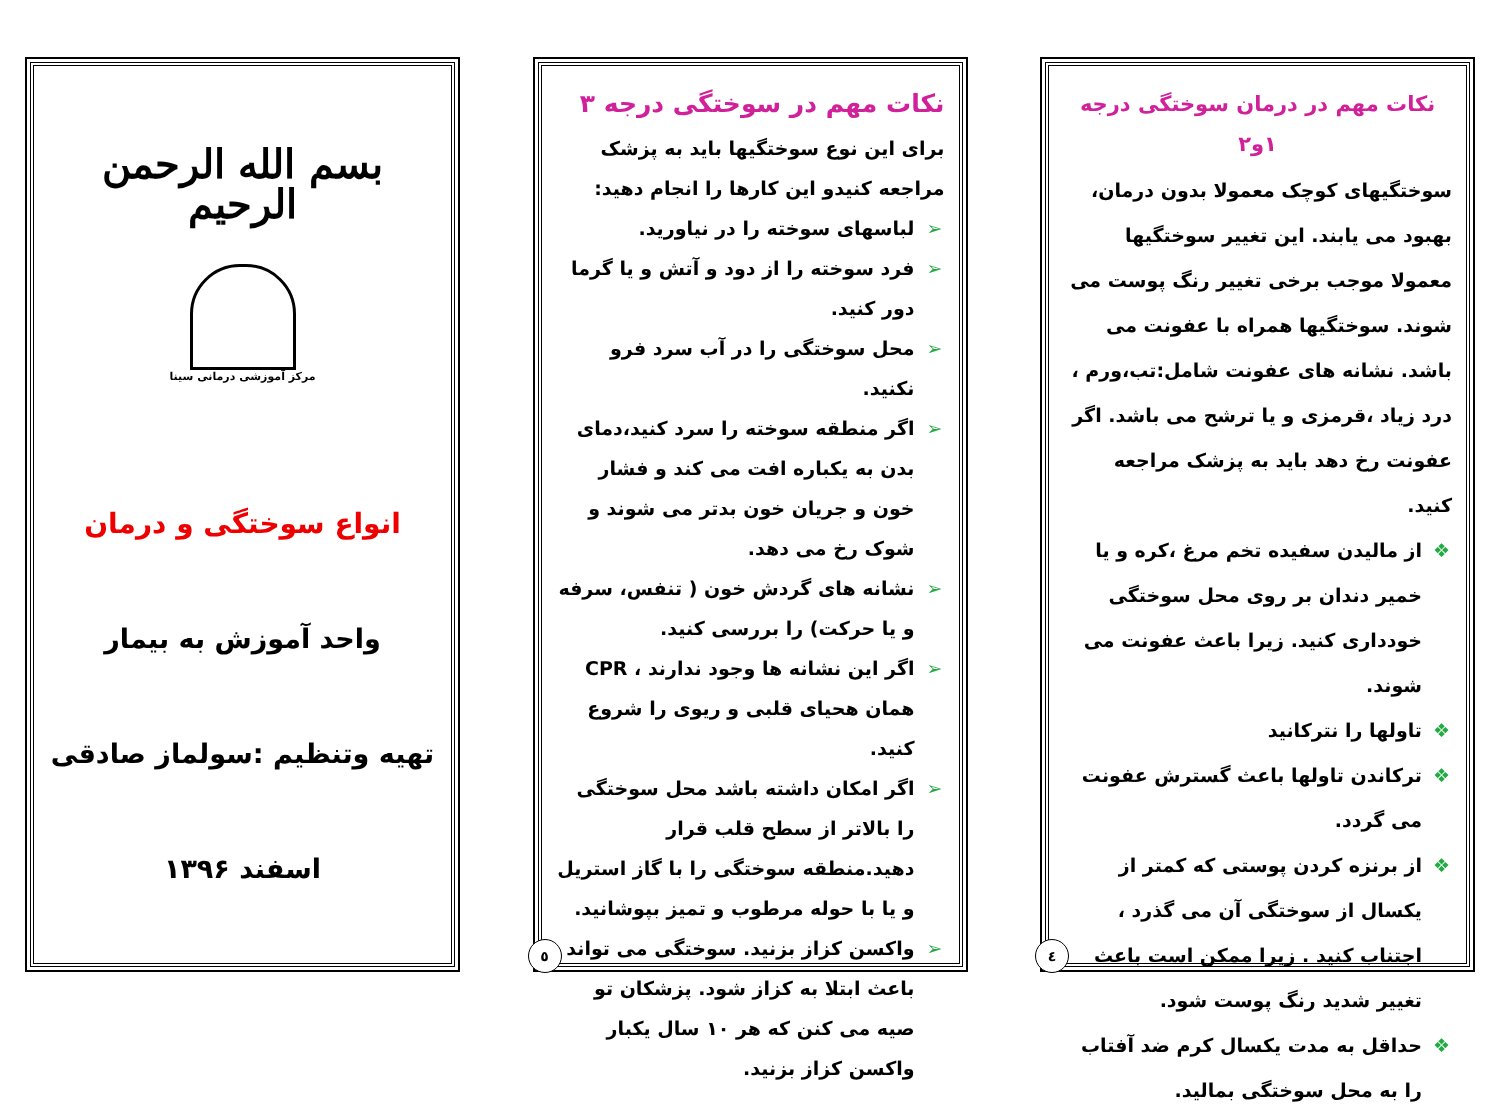نکات مهم در درمان سوختگی درجه ۱و۲
سوختگیهای کوچک معمولا بدون درمان، بهبود می یابند. این تغییر سوختگیها معمولا موجب برخی تغییر رنگ پوست می شوند. سوختگیها همراه با عفونت می باشد. نشانه های عفونت شامل:تب،ورم ، درد زیاد ،قرمزی و یا ترشح می باشد. اگر عفونت رخ دهد باید به پزشک مراجعه کنید.
❖ از مالیدن سفیده تخم مرغ ،کره و یا خمیر دندان بر روی محل سوختگی خودداری کنید. زیرا باعث عفونت می شوند.
❖ تاولها را نترکانید
❖ ترکاندن تاولها باعث گسترش عفونت می گردد.
❖ از برنزه کردن پوستی که کمتر از یکسال از سوختگی آن می گذرد ، اجتناب کنید . زیرا ممکن است باعث تغییر شدید رنگ پوست شود.
❖ حداقل به مدت یکسال کرم ضد آفتاب را به محل سوختگی بمالید.
٤
نکات مهم در سوختگی درجه ۳
برای این نوع سوختگیها باید به پزشک مراجعه کنیدو این کارها را انجام دهید:
➢ لباسهای سوخته را در نیاورید.
➢ فرد سوخته را از دود و آتش و یا گرما دور کنید.
➢ محل سوختگی را در آب سرد فرو نکنید.
➢ اگر منطقه سوخته را سرد کنید،دمای بدن به یکباره افت می کند و فشار خون و جریان خون بدتر می شوند و شوک رخ می دهد.
➢ نشانه های گردش خون ( تنفس، سرفه و یا حرکت) را بررسی کنید.
➢ اگر این نشانه ها وجود ندارند ، CPR همان هحیای قلبی و ریوی را شروع کنید.
➢ اگر امکان داشته باشد محل سوختگی را بالاتر از سطح قلب قرار دهید.منطقه سوختگی را با گاز استریل و یا با حوله مرطوب و تمیز بپوشانید.
➢ واکسن کزاز بزنید. سوختگی می تواند باعث ابتلا به کزاز شود. پزشکان تو صیه می کنن که هر ۱۰ سال یکبار واکسن کزاز بزنید.
٥
بسم الله الرحمن الرحیم
مرکز آموزشی درمانی سینا
انواع سوختگی و درمان
واحد آموزش به بیمار
تهیه وتنظیم :سولماز صادقی
اسفند ۱۳۹۶